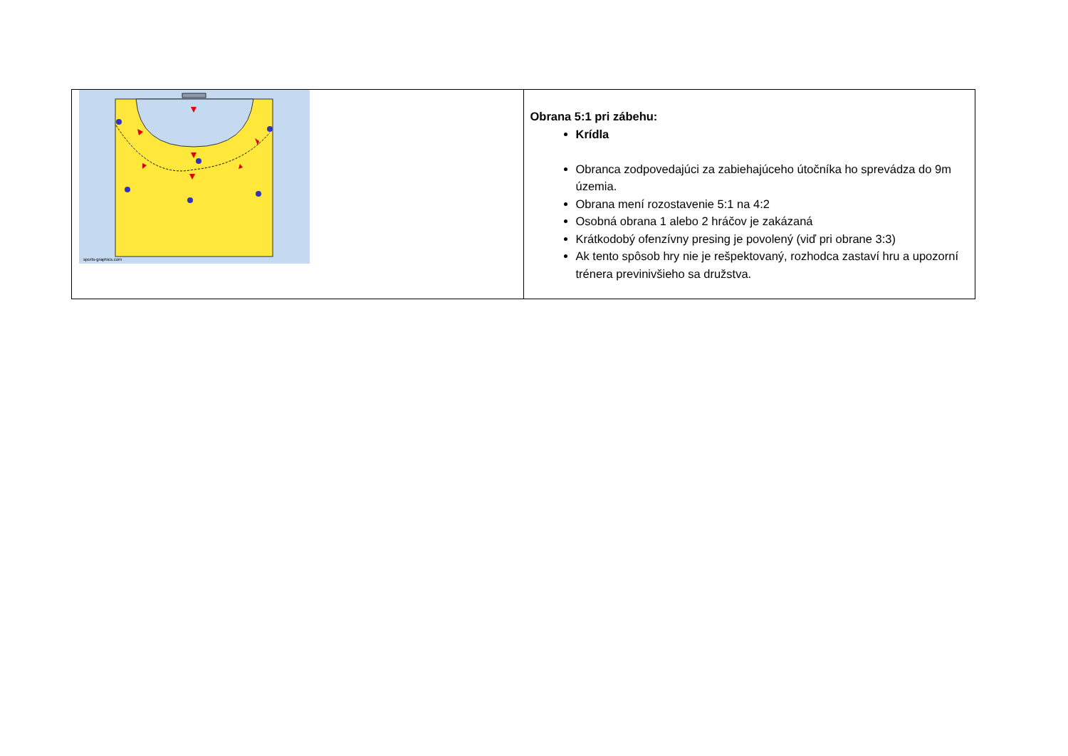| sports-graphics.com | Obrana 5:1 pri zábehu: Krídla Obranca zodpovedajúci za zabiehajúceho útočníka ho sprevádza do 9m územia. Obrana mení rozostavenie 5:1 na 4:2 Osobná obrana 1 alebo 2 hráčov je zakázaná Krátkodobý ofenzívny presing je povolený (viď pri obrane 3:3) Ak tento spôsob hry nie je rešpektovaný, rozhodca zastaví hru a upozorní trénera previnivšieho sa družstva. |